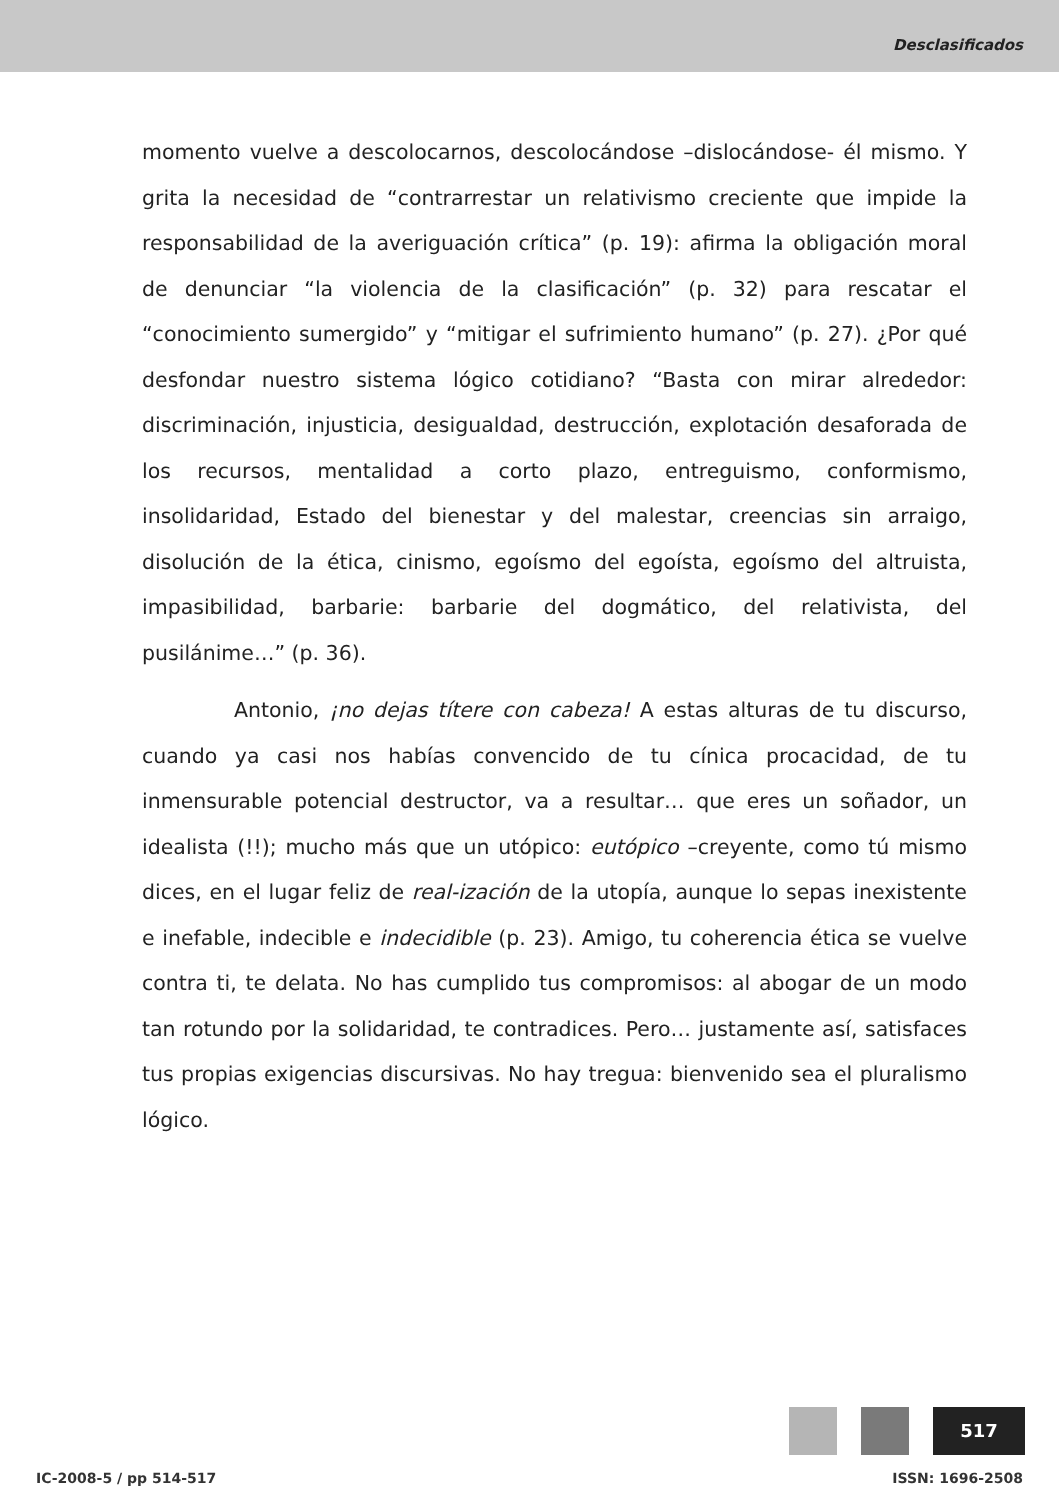Desclasificados
momento vuelve a descolocarnos, descolocándose –dislocándose- él mismo. Y grita la necesidad de “contrarrestar un relativismo creciente que impide la responsabilidad de la averiguación crítica” (p. 19): afirma la obligación moral de denunciar “la violencia de la clasificación” (p. 32) para rescatar el “conocimiento sumergido” y “mitigar el sufrimiento humano” (p. 27). ¿Por qué desfondar nuestro sistema lógico cotidiano? “Basta con mirar alrededor: discriminación, injusticia, desigualdad, destrucción, explotación desaforada de los recursos, mentalidad a corto plazo, entreguismo, conformismo, insolidaridad, Estado del bienestar y del malestar, creencias sin arraigo, disolución de la ética, cinismo, egoísmo del egoísta, egoísmo del altruista, impasibilidad, barbarie: barbarie del dogmático, del relativista, del pusilánime…” (p. 36).
Antonio, ¡no dejas títere con cabeza! A estas alturas de tu discurso, cuando ya casi nos habías convencido de tu cínica procacidad, de tu inmensurable potencial destructor, va a resultar… que eres un soñador, un idealista (!!); mucho más que un utópico: eutópico –creyente, como tú mismo dices, en el lugar feliz de real-ización de la utopía, aunque lo sepas inexistente e inefable, indecible e indecidible (p. 23). Amigo, tu coherencia ética se vuelve contra ti, te delata. No has cumplido tus compromisos: al abogar de un modo tan rotundo por la solidaridad, te contradices. Pero… justamente así, satisfaces tus propias exigencias discursivas. No hay tregua: bienvenido sea el pluralismo lógico.
517
IC-2008-5 / pp 514-517 ISSN: 1696-2508